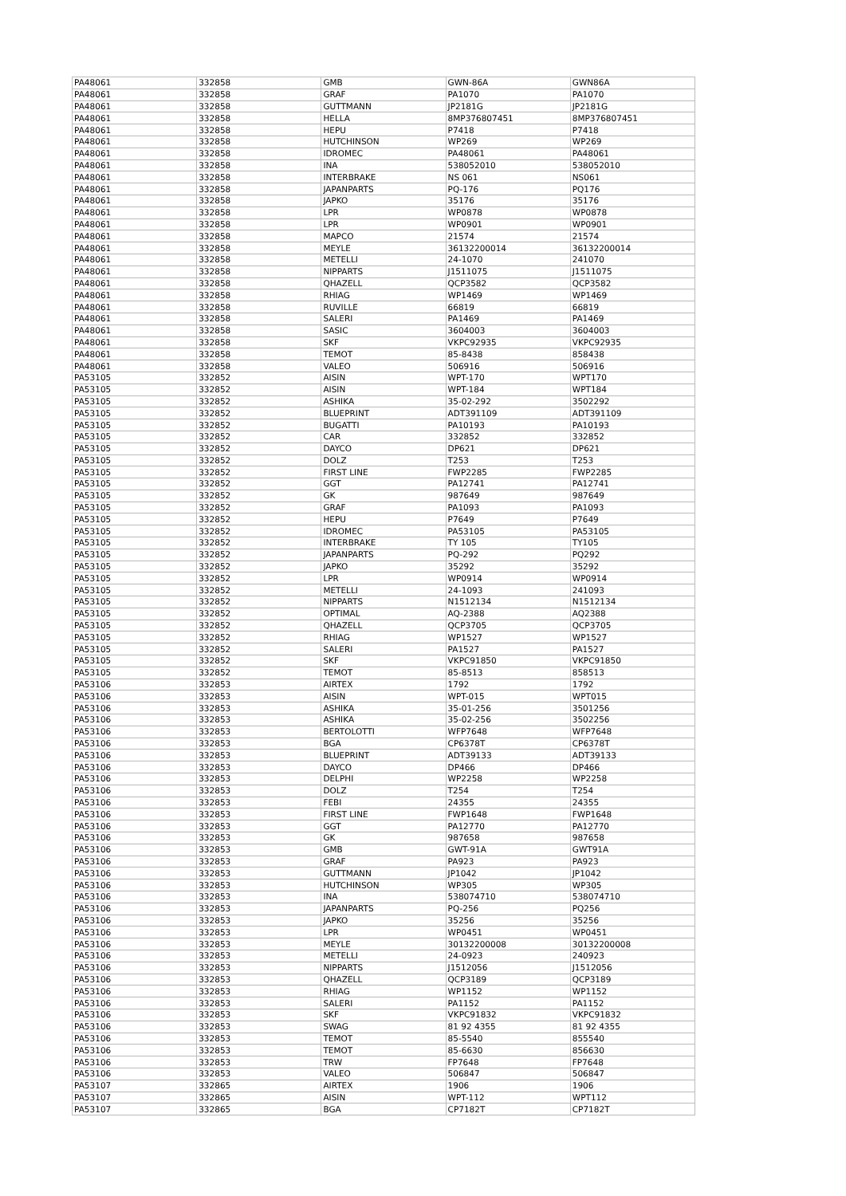| PA48061 | 332858 | GMB | GWN-86A | GWN86A |
| PA48061 | 332858 | GRAF | PA1070 | PA1070 |
| PA48061 | 332858 | GUTTMANN | JP2181G | JP2181G |
| PA48061 | 332858 | HELLA | 8MP376807451 | 8MP376807451 |
| PA48061 | 332858 | HEPU | P7418 | P7418 |
| PA48061 | 332858 | HUTCHINSON | WP269 | WP269 |
| PA48061 | 332858 | IDROMEC | PA48061 | PA48061 |
| PA48061 | 332858 | INA | 538052010 | 538052010 |
| PA48061 | 332858 | INTERBRAKE | NS 061 | NS061 |
| PA48061 | 332858 | JAPANPARTS | PQ-176 | PQ176 |
| PA48061 | 332858 | JAPKO | 35176 | 35176 |
| PA48061 | 332858 | LPR | WP0878 | WP0878 |
| PA48061 | 332858 | LPR | WP0901 | WP0901 |
| PA48061 | 332858 | MAPCO | 21574 | 21574 |
| PA48061 | 332858 | MEYLE | 36132200014 | 36132200014 |
| PA48061 | 332858 | METELLI | 24-1070 | 241070 |
| PA48061 | 332858 | NIPPARTS | J1511075 | J1511075 |
| PA48061 | 332858 | QHAZELL | QCP3582 | QCP3582 |
| PA48061 | 332858 | RHIAG | WP1469 | WP1469 |
| PA48061 | 332858 | RUVILLE | 66819 | 66819 |
| PA48061 | 332858 | SALERI | PA1469 | PA1469 |
| PA48061 | 332858 | SASIC | 3604003 | 3604003 |
| PA48061 | 332858 | SKF | VKPC92935 | VKPC92935 |
| PA48061 | 332858 | TEMOT | 85-8438 | 858438 |
| PA48061 | 332858 | VALEO | 506916 | 506916 |
| PA53105 | 332852 | AISIN | WPT-170 | WPT170 |
| PA53105 | 332852 | AISIN | WPT-184 | WPT184 |
| PA53105 | 332852 | ASHIKA | 35-02-292 | 3502292 |
| PA53105 | 332852 | BLUEPRINT | ADT391109 | ADT391109 |
| PA53105 | 332852 | BUGATTI | PA10193 | PA10193 |
| PA53105 | 332852 | CAR | 332852 | 332852 |
| PA53105 | 332852 | DAYCO | DP621 | DP621 |
| PA53105 | 332852 | DOLZ | T253 | T253 |
| PA53105 | 332852 | FIRST LINE | FWP2285 | FWP2285 |
| PA53105 | 332852 | GGT | PA12741 | PA12741 |
| PA53105 | 332852 | GK | 987649 | 987649 |
| PA53105 | 332852 | GRAF | PA1093 | PA1093 |
| PA53105 | 332852 | HEPU | P7649 | P7649 |
| PA53105 | 332852 | IDROMEC | PA53105 | PA53105 |
| PA53105 | 332852 | INTERBRAKE | TY 105 | TY105 |
| PA53105 | 332852 | JAPANPARTS | PQ-292 | PQ292 |
| PA53105 | 332852 | JAPKO | 35292 | 35292 |
| PA53105 | 332852 | LPR | WP0914 | WP0914 |
| PA53105 | 332852 | METELLI | 24-1093 | 241093 |
| PA53105 | 332852 | NIPPARTS | N1512134 | N1512134 |
| PA53105 | 332852 | OPTIMAL | AQ-2388 | AQ2388 |
| PA53105 | 332852 | QHAZELL | QCP3705 | QCP3705 |
| PA53105 | 332852 | RHIAG | WP1527 | WP1527 |
| PA53105 | 332852 | SALERI | PA1527 | PA1527 |
| PA53105 | 332852 | SKF | VKPC91850 | VKPC91850 |
| PA53105 | 332852 | TEMOT | 85-8513 | 858513 |
| PA53106 | 332853 | AIRTEX | 1792 | 1792 |
| PA53106 | 332853 | AISIN | WPT-015 | WPT015 |
| PA53106 | 332853 | ASHIKA | 35-01-256 | 3501256 |
| PA53106 | 332853 | ASHIKA | 35-02-256 | 3502256 |
| PA53106 | 332853 | BERTOLOTTI | WFP7648 | WFP7648 |
| PA53106 | 332853 | BGA | CP6378T | CP6378T |
| PA53106 | 332853 | BLUEPRINT | ADT39133 | ADT39133 |
| PA53106 | 332853 | DAYCO | DP466 | DP466 |
| PA53106 | 332853 | DELPHI | WP2258 | WP2258 |
| PA53106 | 332853 | DOLZ | T254 | T254 |
| PA53106 | 332853 | FEBI | 24355 | 24355 |
| PA53106 | 332853 | FIRST LINE | FWP1648 | FWP1648 |
| PA53106 | 332853 | GGT | PA12770 | PA12770 |
| PA53106 | 332853 | GK | 987658 | 987658 |
| PA53106 | 332853 | GMB | GWT-91A | GWT91A |
| PA53106 | 332853 | GRAF | PA923 | PA923 |
| PA53106 | 332853 | GUTTMANN | JP1042 | JP1042 |
| PA53106 | 332853 | HUTCHINSON | WP305 | WP305 |
| PA53106 | 332853 | INA | 538074710 | 538074710 |
| PA53106 | 332853 | JAPANPARTS | PQ-256 | PQ256 |
| PA53106 | 332853 | JAPKO | 35256 | 35256 |
| PA53106 | 332853 | LPR | WP0451 | WP0451 |
| PA53106 | 332853 | MEYLE | 30132200008 | 30132200008 |
| PA53106 | 332853 | METELLI | 24-0923 | 240923 |
| PA53106 | 332853 | NIPPARTS | J1512056 | J1512056 |
| PA53106 | 332853 | QHAZELL | QCP3189 | QCP3189 |
| PA53106 | 332853 | RHIAG | WP1152 | WP1152 |
| PA53106 | 332853 | SALERI | PA1152 | PA1152 |
| PA53106 | 332853 | SKF | VKPC91832 | VKPC91832 |
| PA53106 | 332853 | SWAG | 81 92 4355 | 81 92 4355 |
| PA53106 | 332853 | TEMOT | 85-5540 | 855540 |
| PA53106 | 332853 | TEMOT | 85-6630 | 856630 |
| PA53106 | 332853 | TRW | FP7648 | FP7648 |
| PA53106 | 332853 | VALEO | 506847 | 506847 |
| PA53107 | 332865 | AIRTEX | 1906 | 1906 |
| PA53107 | 332865 | AISIN | WPT-112 | WPT112 |
| PA53107 | 332865 | BGA | CP7182T | CP7182T |